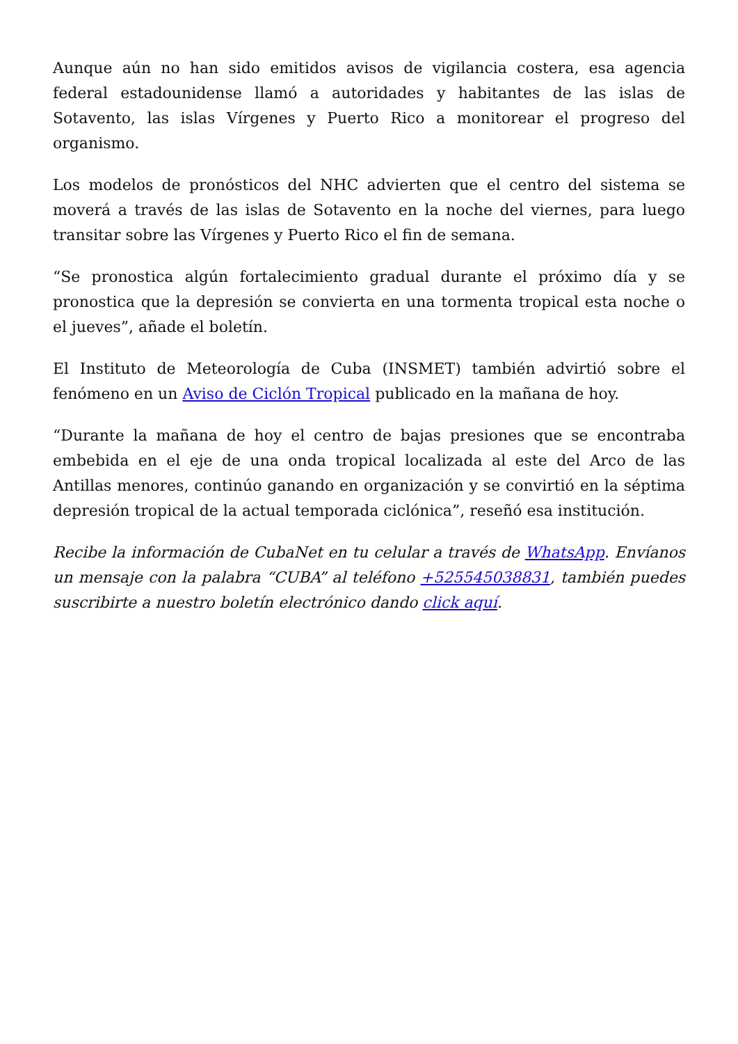Aunque aún no han sido emitidos avisos de vigilancia costera, esa agencia federal estadounidense llamó a autoridades y habitantes de las islas de Sotavento, las islas Vírgenes y Puerto Rico a monitorear el progreso del organismo.
Los modelos de pronósticos del NHC advierten que el centro del sistema se moverá a través de las islas de Sotavento en la noche del viernes, para luego transitar sobre las Vírgenes y Puerto Rico el fin de semana.
“Se pronostica algún fortalecimiento gradual durante el próximo día y se pronostica que la depresión se convierta en una tormenta tropical esta noche o el jueves”, añade el boletín.
El Instituto de Meteorología de Cuba (INSMET) también advirtió sobre el fenómeno en un Aviso de Ciclón Tropical publicado en la mañana de hoy.
“Durante la mañana de hoy el centro de bajas presiones que se encontraba embebida en el eje de una onda tropical localizada al este del Arco de las Antillas menores, continúo ganando en organización y se convirtió en la séptima depresión tropical de la actual temporada ciclónica”, reseñó esa institución.
Recibe la información de CubaNet en tu celular a través de WhatsApp. Envíanos un mensaje con la palabra “CUBA” al teléfono +525545038831, también puedes suscribirte a nuestro boletín electrónico dando click aquí.